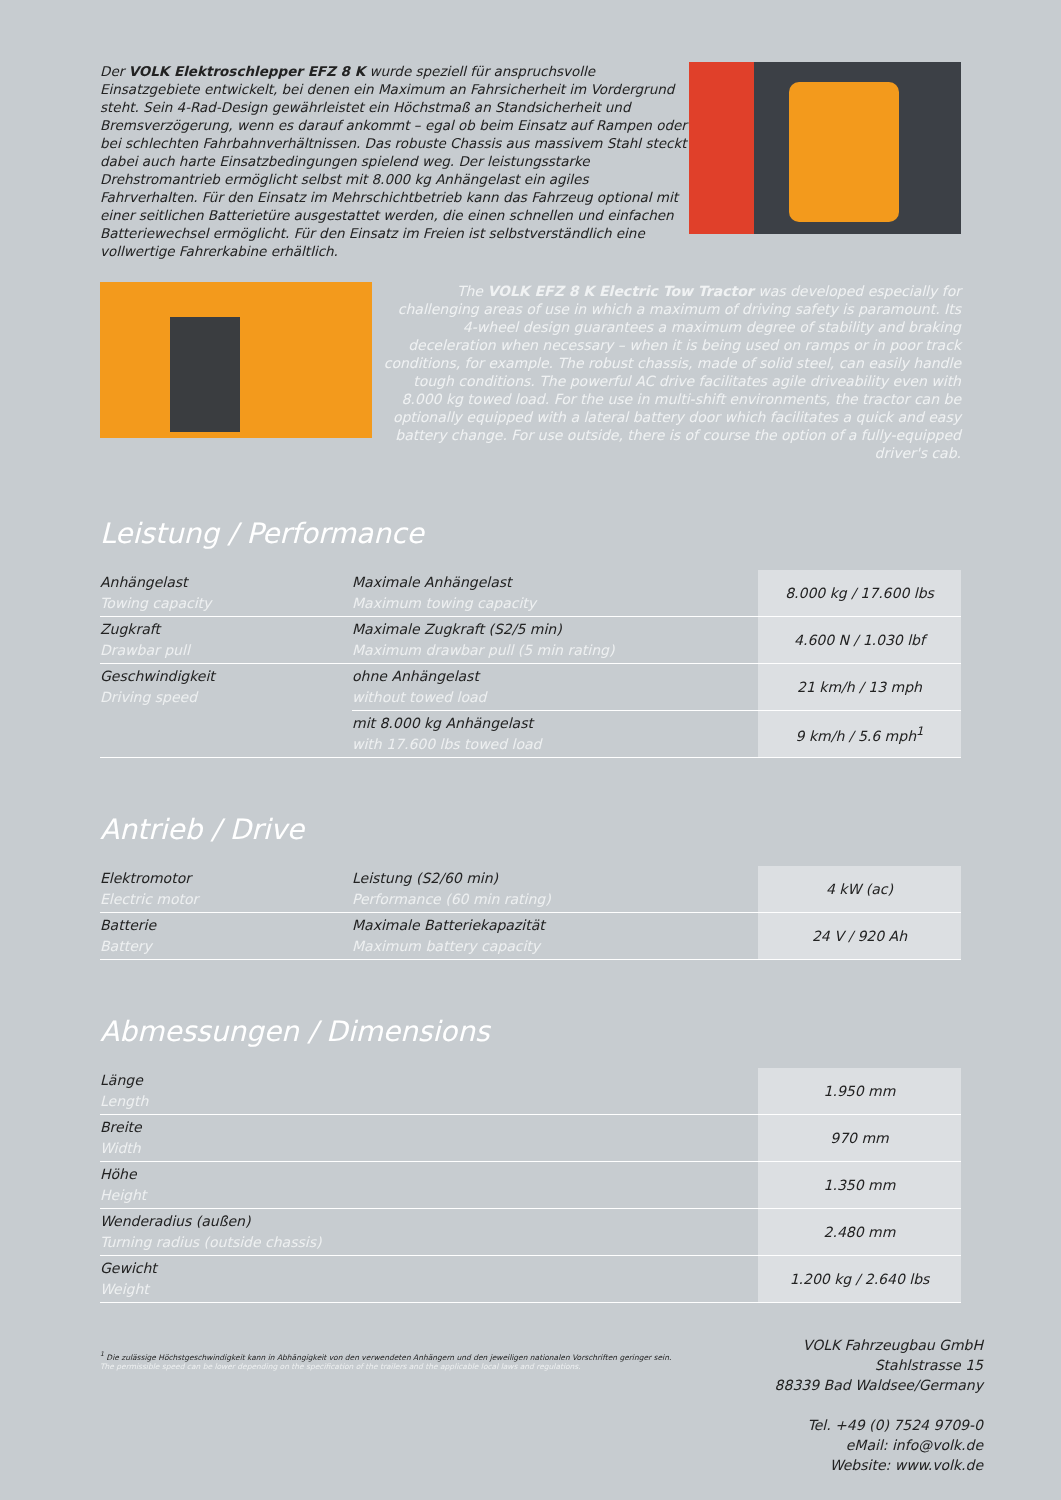Der VOLK Elektroschlepper EFZ 8 K wurde speziell für anspruchsvolle Einsatzgebiete entwickelt, bei denen ein Maximum an Fahrsicherheit im Vordergrund steht. Sein 4-Rad-Design gewährleistet ein Höchstmaß an Standsicherheit und Bremsverzögerung, wenn es darauf ankommt – egal ob beim Einsatz auf Rampen oder bei schlechten Fahrbahnverhältnissen. Das robuste Chassis aus massivem Stahl steckt dabei auch harte Einsatzbedingungen spielend weg. Der leistungsstarke Drehstromantrieb ermöglicht selbst mit 8.000 kg Anhängelast ein agiles Fahrverhalten. Für den Einsatz im Mehrschichtbetrieb kann das Fahrzeug optional mit einer seitlichen Batterietüre ausgestattet werden, die einen schnellen und einfachen Batteriewechsel ermöglicht. Für den Einsatz im Freien ist selbstverständlich eine vollwertige Fahrerkabine erhältlich.
The VOLK EFZ 8 K Electric Tow Tractor was developed especially for challenging areas of use in which a maximum of driving safety is paramount. Its 4-wheel design guarantees a maximum degree of stability and braking deceleration when necessary – when it is being used on ramps or in poor track conditions, for example. The robust chassis, made of solid steel, can easily handle tough conditions. The powerful AC drive facilitates agile driveability even with 8.000 kg towed load. For the use in multi-shift environments, the tractor can be optionally equipped with a lateral battery door which facilitates a quick and easy battery change. For use outside, there is of course the option of a fully-equipped driver's cab.
Leistung / Performance
| Anhängelast Towing capacity | Maximale Anhängelast Maximum towing capacity | 8.000 kg / 17.600 lbs |
| Zugkraft Drawbar pull | Maximale Zugkraft (S2/5 min) Maximum drawbar pull (5 min rating) | 4.600 N / 1.030 lbf |
| Geschwindigkeit Driving speed | ohne Anhängelast without towed load | 21 km/h / 13 mph |
| | mit 8.000 kg Anhängelast with 17.600 lbs towed load | 9 km/h / 5.6 mph<sup>1</sup> |
Antrieb / Drive
| Elektromotor Electric motor | Leistung (S2/60 min) Performance (60 min rating) | 4 kW (ac) |
| Batterie Battery | Maximale Batteriekapazität Maximum battery capacity | 24 V / 920 Ah |
Abmessungen / Dimensions
| Länge Length | 1.950 mm |
| Breite Width | 970 mm |
| Höhe Height | 1.350 mm |
| Wenderadius (außen) Turning radius (outside chassis) | 2.480 mm |
| Gewicht Weight | 1.200 kg / 2.640 lbs |
<sup>1</sup> Die zulässige Höchstgeschwindigkeit kann in Abhängigkeit von den verwendeten Anhängern und den jeweiligen nationalen Vorschriften geringer sein.
The permissible speed can be lower depending on the specification of the trailers and the applicable local laws and regulations.
VOLK Fahrzeugbau GmbH
Stahlstrasse 15
88339 Bad Waldsee/Germany
Tel. +49 (0) 7524 9709-0
eMail: info@volk.de
Website: www.volk.de